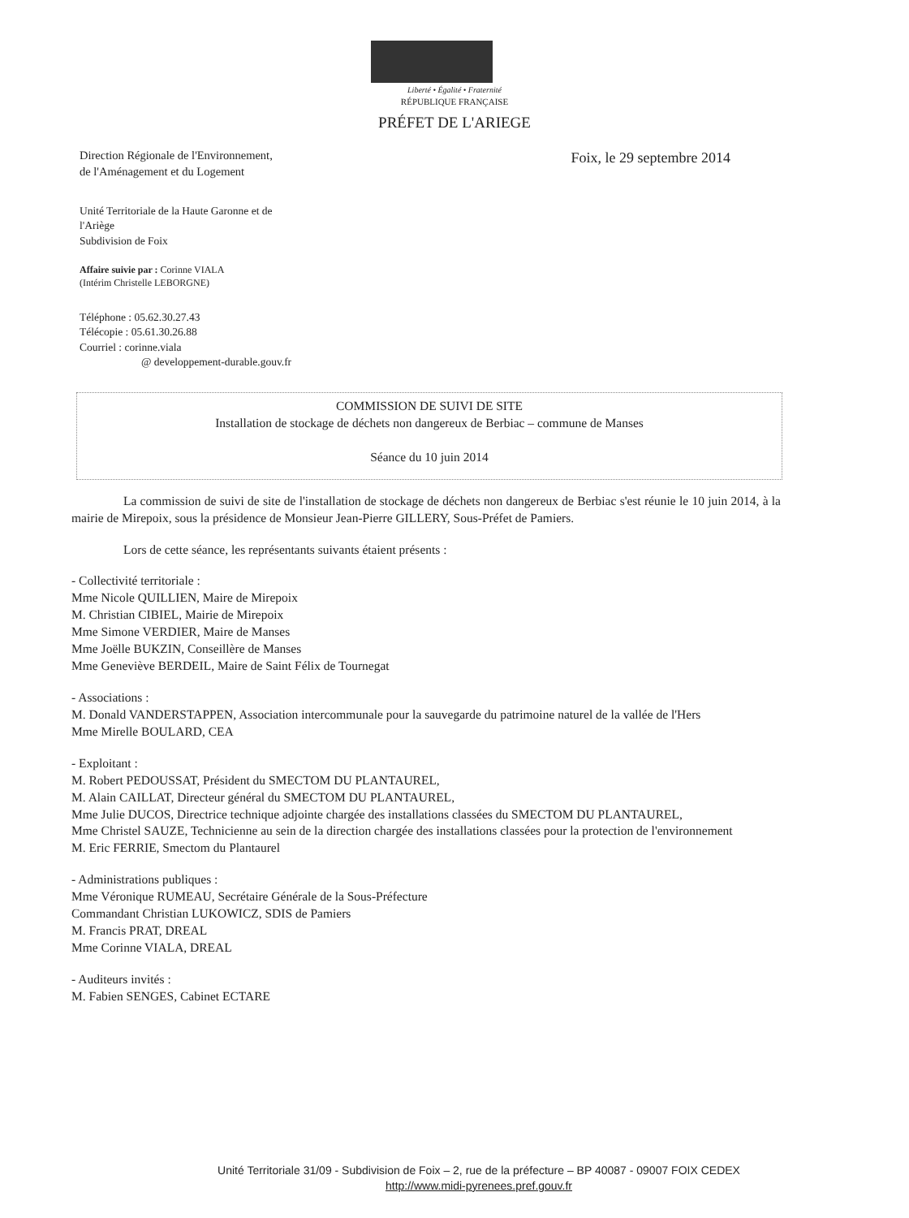Liberté • Égalité • Fraternité
RÉPUBLIQUE FRANÇAISE
PRÉFET DE L'ARIEGE
Direction Régionale de l'Environnement,
de l'Aménagement et du Logement
Foix, le 29 septembre 2014
Unité Territoriale de la Haute Garonne et de
l'Ariège
Subdivision de Foix
Affaire suivie par : Corinne VIALA
(Intérim Christelle LEBORGNE)
Téléphone : 05.62.30.27.43
Télécopie : 05.61.30.26.88
Courriel : corinne.viala
@ developpement-durable.gouv.fr
COMMISSION DE SUIVI DE SITE
Installation de stockage de déchets non dangereux de Berbiac – commune de Manses
Séance du 10 juin 2014
La commission de suivi de site de l'installation de stockage de déchets non dangereux de Berbiac s'est réunie le 10 juin 2014, à la mairie de Mirepoix, sous la présidence de Monsieur Jean-Pierre GILLERY, Sous-Préfet de Pamiers.
Lors de cette séance, les représentants suivants étaient présents :
- Collectivité territoriale :
Mme Nicole QUILLIEN, Maire de Mirepoix
M. Christian CIBIEL, Mairie de Mirepoix
Mme Simone VERDIER, Maire de Manses
Mme Joëlle BUKZIN, Conseillère de Manses
Mme Geneviève BERDEIL, Maire de Saint Félix de Tournegat
- Associations :
M. Donald VANDERSTAPPEN, Association intercommunale pour la sauvegarde du patrimoine naturel de la vallée de l'Hers
Mme Mirelle BOULARD, CEA
- Exploitant :
M. Robert PEDOUSSAT, Président du SMECTOM DU PLANTAUREL,
M. Alain CAILLAT, Directeur général du SMECTOM DU PLANTAUREL,
Mme Julie DUCOS, Directrice technique adjointe chargée des installations classées du SMECTOM DU PLANTAUREL,
Mme Christel SAUZE, Technicienne au sein de la direction chargée des installations classées pour la protection de l'environnement
M. Eric FERRIE, Smectom du Plantaurel
- Administrations publiques :
Mme Véronique RUMEAU, Secrétaire Générale de la Sous-Préfecture
Commandant Christian LUKOWICZ, SDIS de Pamiers
M. Francis PRAT, DREAL
Mme Corinne VIALA, DREAL
- Auditeurs invités :
M. Fabien SENGES, Cabinet ECTARE
Unité Territoriale 31/09 - Subdivision de Foix – 2, rue de la préfecture – BP 40087 - 09007 FOIX CEDEX
http://www.midi-pyrenees.pref.gouv.fr